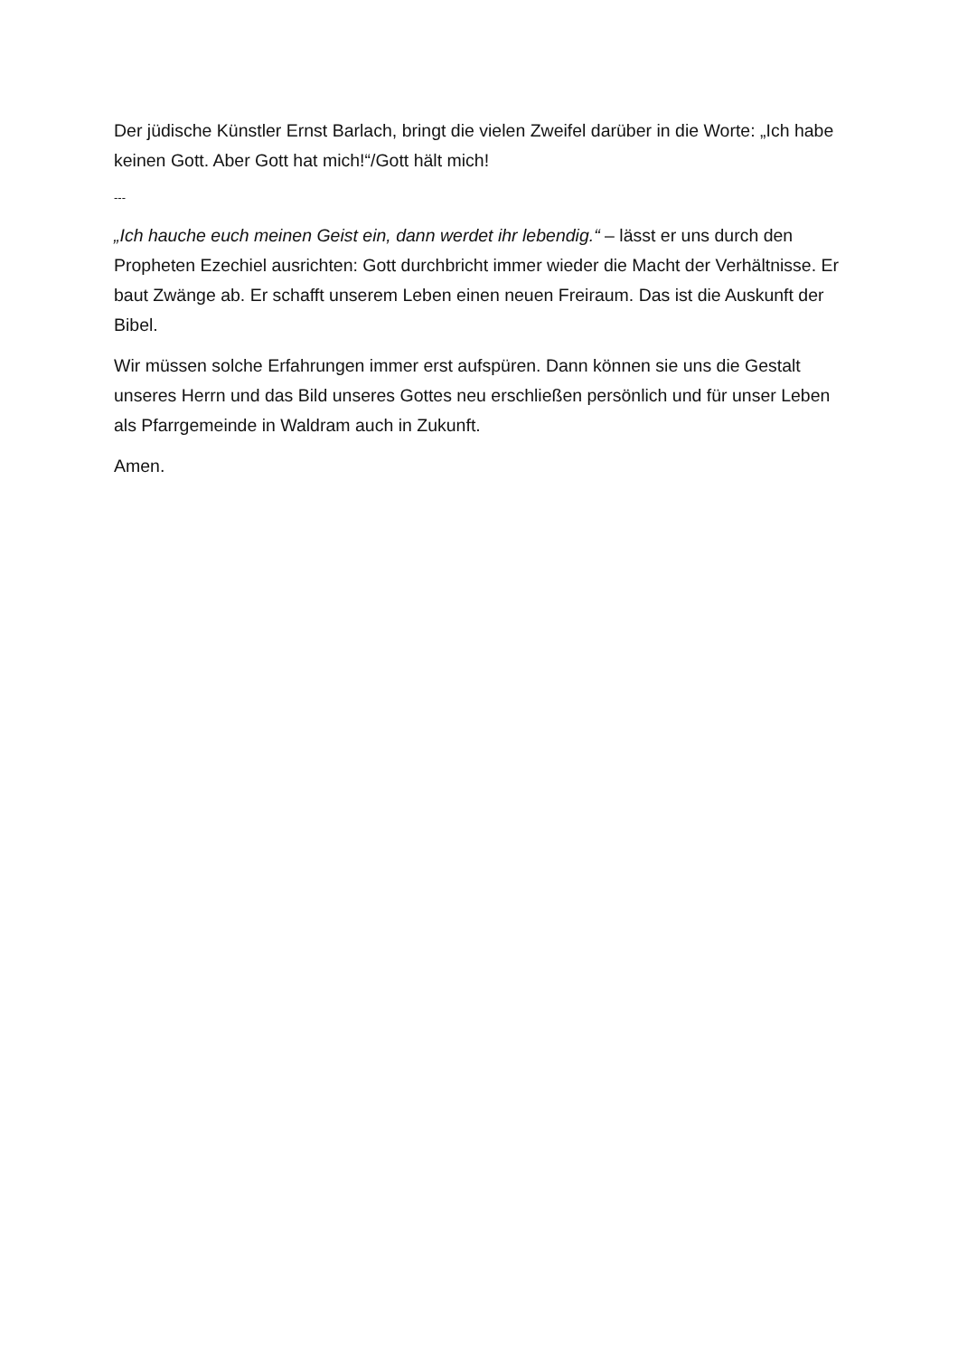Der jüdische Künstler Ernst Barlach, bringt die vielen Zweifel darüber in die Worte: „Ich habe keinen Gott. Aber Gott hat mich!“/Gott hält mich!
---
„Ich hauche euch meinen Geist ein, dann werdet ihr lebendig.“ – lässt er uns durch den Propheten Ezechiel ausrichten: Gott durchbricht immer wieder die Macht der Verhältnisse. Er baut Zwänge ab. Er schafft unserem Leben einen neuen Freiraum. Das ist die Auskunft der Bibel.
Wir müssen solche Erfahrungen immer erst aufspüren. Dann können sie uns die Gestalt unseres Herrn und das Bild unseres Gottes neu erschließen persönlich und für unser Leben als Pfarrgemeinde in Waldram auch in Zukunft.
Amen.